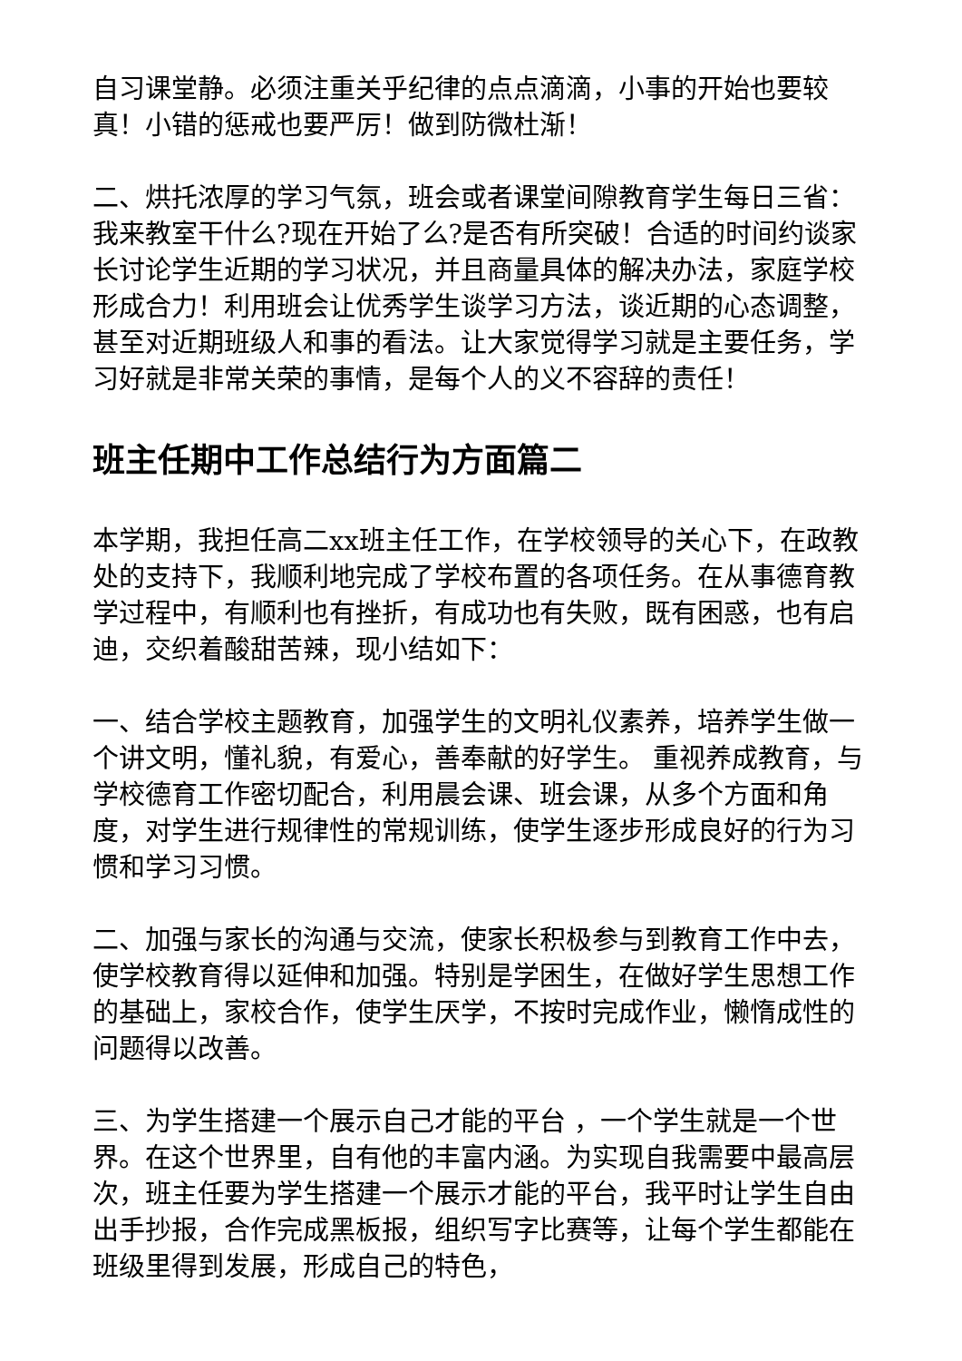自习课堂静。必须注重关乎纪律的点点滴滴，小事的开始也要较真！小错的惩戒也要严厉！做到防微杜渐！
二、烘托浓厚的学习气氛，班会或者课堂间隙教育学生每日三省：我来教室干什么?现在开始了么?是否有所突破！合适的时间约谈家长讨论学生近期的学习状况，并且商量具体的解决办法，家庭学校形成合力！利用班会让优秀学生谈学习方法，谈近期的心态调整，甚至对近期班级人和事的看法。让大家觉得学习就是主要任务，学习好就是非常关荣的事情，是每个人的义不容辞的责任！
班主任期中工作总结行为方面篇二
本学期，我担任高二xx班主任工作，在学校领导的关心下，在政教处的支持下，我顺利地完成了学校布置的各项任务。在从事德育教学过程中，有顺利也有挫折，有成功也有失败，既有困惑，也有启迪，交织着酸甜苦辣，现小结如下：
一、结合学校主题教育，加强学生的文明礼仪素养，培养学生做一个讲文明，懂礼貌，有爱心，善奉献的好学生。 重视养成教育，与学校德育工作密切配合，利用晨会课、班会课，从多个方面和角度，对学生进行规律性的常规训练，使学生逐步形成良好的行为习惯和学习习惯。
二、加强与家长的沟通与交流，使家长积极参与到教育工作中去，使学校教育得以延伸和加强。特别是学困生，在做好学生思想工作的基础上，家校合作，使学生厌学，不按时完成作业，懒惰成性的问题得以改善。
三、为学生搭建一个展示自己才能的平台 ，一个学生就是一个世界。在这个世界里，自有他的丰富内涵。为实现自我需要中最高层次，班主任要为学生搭建一个展示才能的平台，我平时让学生自由出手抄报，合作完成黑板报，组织写字比赛等，让每个学生都能在班级里得到发展，形成自己的特色，